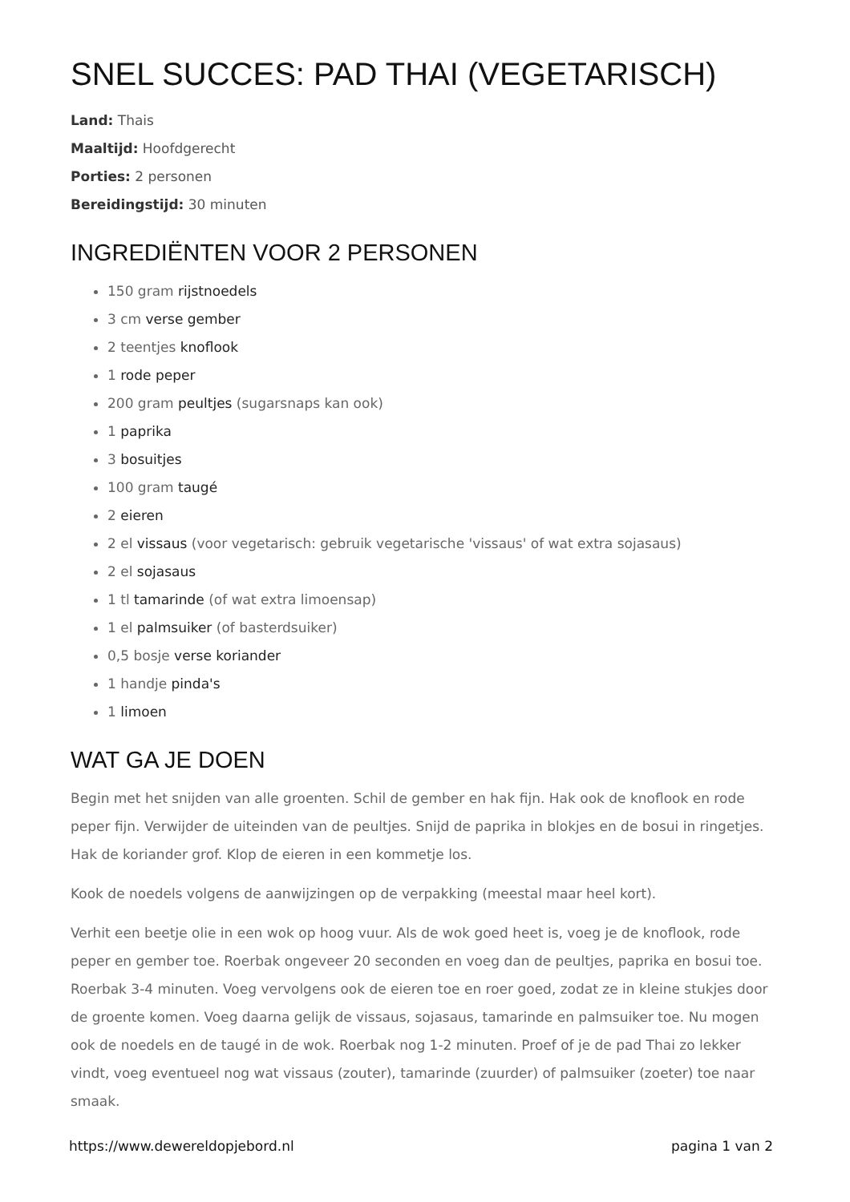SNEL SUCCES: PAD THAI (VEGETARISCH)
Land: Thais
Maaltijd: Hoofdgerecht
Porties: 2 personen
Bereidingstijd: 30 minuten
INGREDIËNTEN VOOR 2 PERSONEN
150 gram rijstnoedels
3 cm verse gember
2 teentjes knoflook
1 rode peper
200 gram peultjes (sugarsnaps kan ook)
1 paprika
3 bosuitjes
100 gram taugé
2 eieren
2 el vissaus (voor vegetarisch: gebruik vegetarische 'vissaus' of wat extra sojasaus)
2 el sojasaus
1 tl tamarinde (of wat extra limoensap)
1 el palmsuiker (of basterdsuiker)
0,5 bosje verse koriander
1 handje pinda's
1 limoen
WAT GA JE DOEN
Begin met het snijden van alle groenten. Schil de gember en hak fijn. Hak ook de knoflook en rode peper fijn. Verwijder de uiteinden van de peultjes. Snijd de paprika in blokjes en de bosui in ringetjes. Hak de koriander grof. Klop de eieren in een kommetje los.
Kook de noedels volgens de aanwijzingen op de verpakking (meestal maar heel kort).
Verhit een beetje olie in een wok op hoog vuur. Als de wok goed heet is, voeg je de knoflook, rode peper en gember toe. Roerbak ongeveer 20 seconden en voeg dan de peultjes, paprika en bosui toe. Roerbak 3-4 minuten. Voeg vervolgens ook de eieren toe en roer goed, zodat ze in kleine stukjes door de groente komen. Voeg daarna gelijk de vissaus, sojasaus, tamarinde en palmsuiker toe. Nu mogen ook de noedels en de taugé in de wok. Roerbak nog 1-2 minuten. Proef of je de pad Thai zo lekker vindt, voeg eventueel nog wat vissaus (zouter), tamarinde (zuurder) of palmsuiker (zoeter) toe naar smaak.
https://www.dewereldopjebord.nl pagina 1 van 2